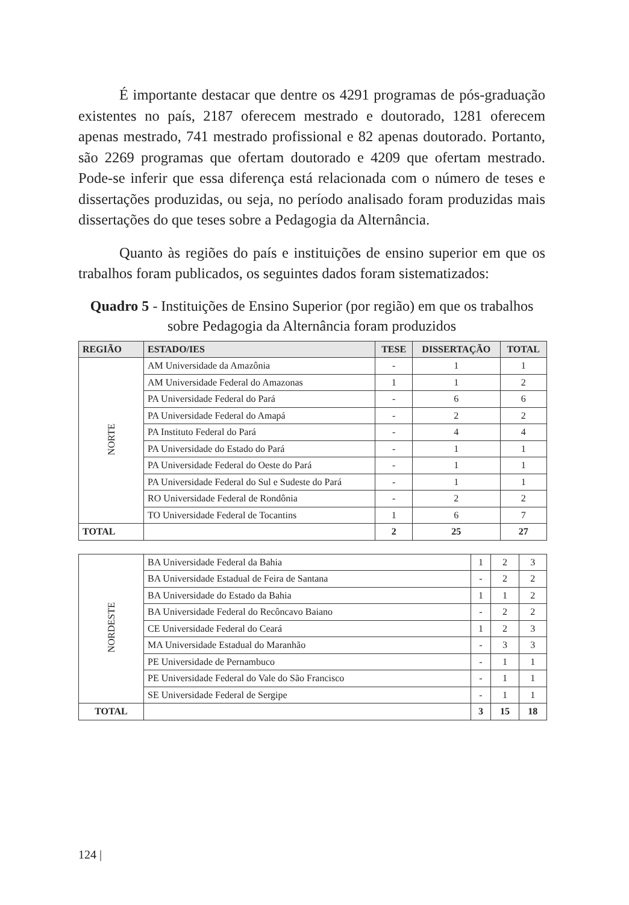É importante destacar que dentre os 4291 programas de pós-graduação existentes no país, 2187 oferecem mestrado e doutorado, 1281 oferecem apenas mestrado, 741 mestrado profissional e 82 apenas doutorado. Portanto, são 2269 programas que ofertam doutorado e 4209 que ofertam mestrado. Pode-se inferir que essa diferença está relacionada com o número de teses e dissertações produzidas, ou seja, no período analisado foram produzidas mais dissertações do que teses sobre a Pedagogia da Alternância.
Quanto às regiões do país e instituições de ensino superior em que os trabalhos foram publicados, os seguintes dados foram sistematizados:
Quadro 5 - Instituições de Ensino Superior (por região) em que os trabalhos sobre Pedagogia da Alternância foram produzidos
| REGIÃO | ESTADO/IES | TESE | DISSERTAÇÃO | TOTAL |
| --- | --- | --- | --- | --- |
| NORTE | AM Universidade da Amazônia | - | 1 | 1 |
| | AM Universidade Federal do Amazonas | 1 | 1 | 2 |
| | PA Universidade Federal do Pará | - | 6 | 6 |
| | PA Universidade Federal do Amapá | - | 2 | 2 |
| | PA Instituto Federal do Pará | - | 4 | 4 |
| | PA Universidade do Estado do Pará | - | 1 | 1 |
| | PA Universidade Federal do Oeste do Pará | - | 1 | 1 |
| | PA Universidade Federal do Sul e Sudeste do Pará | - | 1 | 1 |
| | RO Universidade Federal de Rondônia | - | 2 | 2 |
| | TO Universidade Federal de Tocantins | 1 | 6 | 7 |
| TOTAL | | 2 | 25 | 27 |
| NORDESTE | BA Universidade Federal da Bahia | 1 | 2 | 3 |
| | BA Universidade Estadual de Feira de Santana | - | 2 | 2 |
| | BA Universidade do Estado da Bahia | 1 | 1 | 2 |
| | BA Universidade Federal do Recôncavo Baiano | - | 2 | 2 |
| | CE Universidade Federal do Ceará | 1 | 2 | 3 |
| | MA Universidade Estadual do Maranhão | - | 3 | 3 |
| | PE Universidade de Pernambuco | - | 1 | 1 |
| | PE Universidade Federal do Vale do São Francisco | - | 1 | 1 |
| | SE Universidade Federal de Sergipe | - | 1 | 1 |
| TOTAL | | 3 | 15 | 18 |
124 |